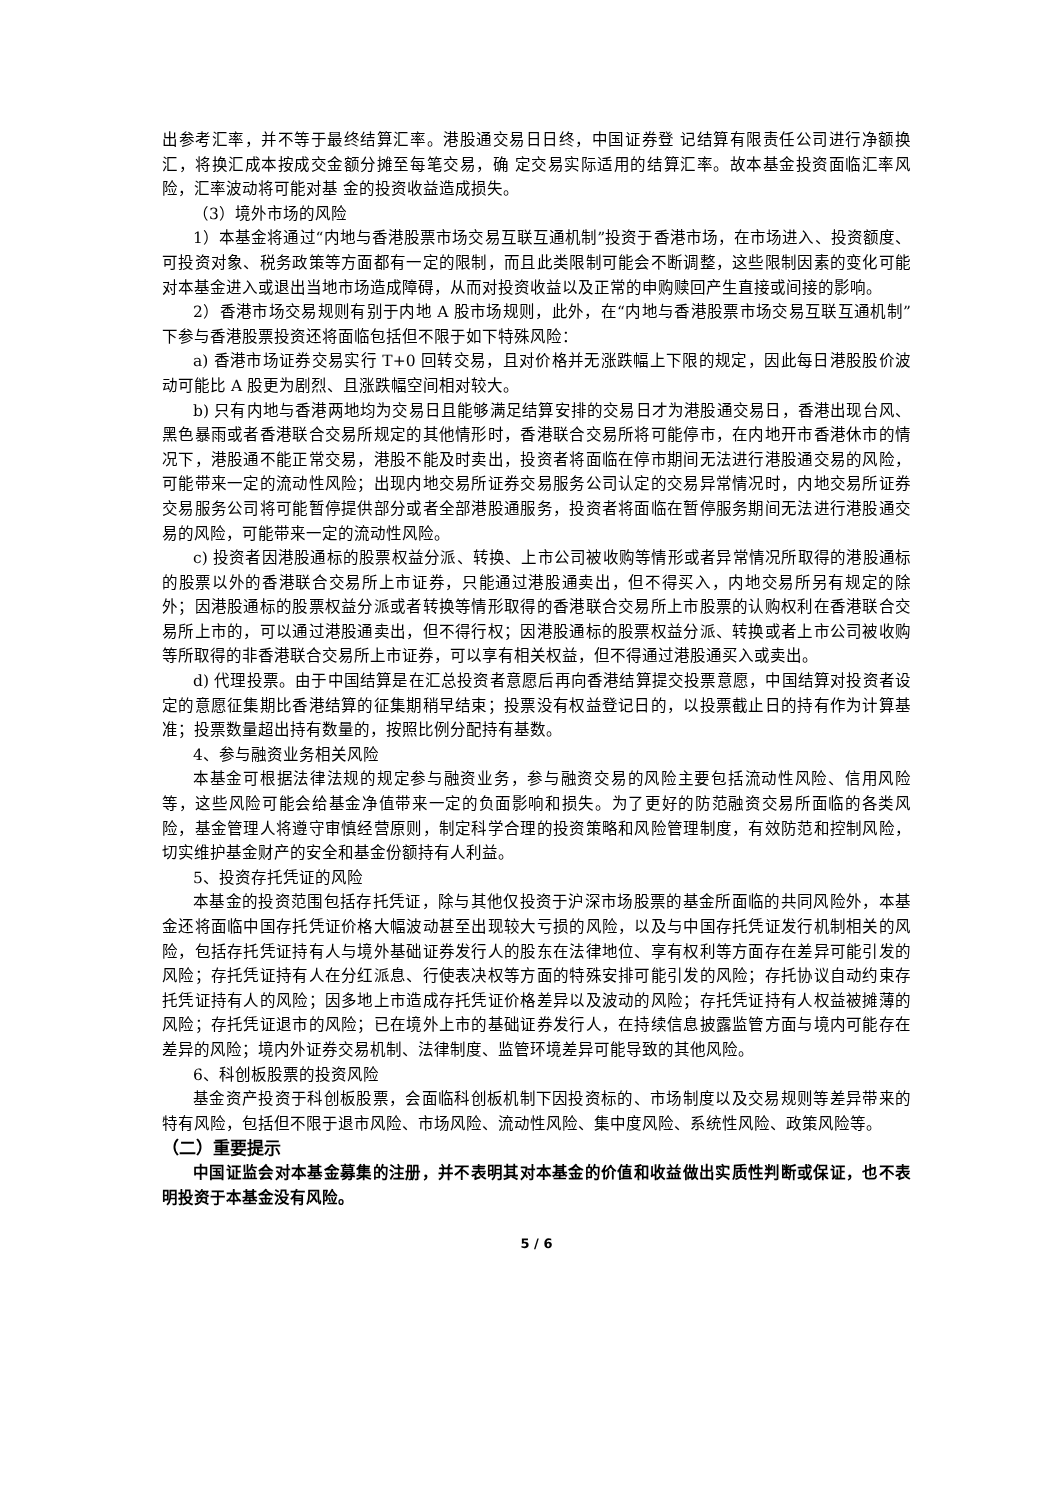出参考汇率，并不等于最终结算汇率。港股通交易日日终，中国证券登 记结算有限责任公司进行净额换汇，将换汇成本按成交金额分摊至每笔交易，确 定交易实际适用的结算汇率。故本基金投资面临汇率风险，汇率波动将可能对基 金的投资收益造成损失。
（3）境外市场的风险
1）本基金将通过“内地与香港股票市场交易互联互通机制”投资于香港市场，在市场进入、投资额度、可投资对象、税务政策等方面都有一定的限制，而且此类限制可能会不断调整，这些限制因素的变化可能对本基金进入或退出当地市场造成障碍，从而对投资收益以及正常的申购赎回产生直接或间接的影响。
2）香港市场交易规则有别于内地 A 股市场规则，此外，在“内地与香港股票市场交易互联互通机制”下参与香港股票投资还将面临包括但不限于如下特殊风险：
a) 香港市场证券交易实行 T+0 回转交易，且对价格并无涨跌幅上下限的规定，因此每日港股股价波动可能比 A 股更为剧烈、且涨跌幅空间相对较大。
b) 只有内地与香港两地均为交易日且能够满足结算安排的交易日才为港股通交易日，香港出现台风、黑色暴雨或者香港联合交易所规定的其他情形时，香港联合交易所将可能停市，在内地开市香港休市的情况下，港股通不能正常交易，港股不能及时卖出，投资者将面临在停市期间无法进行港股通交易的风险，可能带来一定的流动性风险；出现内地交易所证券交易服务公司认定的交易异常情况时，内地交易所证券交易服务公司将可能暂停提供部分或者全部港股通服务，投资者将面临在暂停服务期间无法进行港股通交易的风险，可能带来一定的流动性风险。
c) 投资者因港股通标的股票权益分派、转换、上市公司被收购等情形或者异常情况所取得的港股通标的股票以外的香港联合交易所上市证券，只能通过港股通卖出，但不得买入，内地交易所另有规定的除外；因港股通标的股票权益分派或者转换等情形取得的香港联合交易所上市股票的认购权利在香港联合交易所上市的，可以通过港股通卖出，但不得行权；因港股通标的股票权益分派、转换或者上市公司被收购等所取得的非香港联合交易所上市证券，可以享有相关权益，但不得通过港股通买入或卖出。
d) 代理投票。由于中国结算是在汇总投资者意愿后再向香港结算提交投票意愿，中国结算对投资者设定的意愿征集期比香港结算的征集期稍早结束；投票没有权益登记日的，以投票截止日的持有作为计算基准；投票数量超出持有数量的，按照比例分配持有基数。
4、参与融资业务相关风险
本基金可根据法律法规的规定参与融资业务，参与融资交易的风险主要包括流动性风险、信用风险等，这些风险可能会给基金净值带来一定的负面影响和损失。为了更好的防范融资交易所面临的各类风险，基金管理人将遵守审慎经营原则，制定科学合理的投资策略和风险管理制度，有效防范和控制风险，切实维护基金财产的安全和基金份额持有人利益。
5、投资存托凭证的风险
本基金的投资范围包括存托凭证，除与其他仅投资于沪深市场股票的基金所面临的共同风险外，本基金还将面临中国存托凭证价格大幅波动甚至出现较大亏损的风险，以及与中国存托凭证发行机制相关的风险，包括存托凭证持有人与境外基础证券发行人的股东在法律地位、享有权利等方面存在差异可能引发的风险；存托凭证持有人在分红派息、行使表决权等方面的特殊安排可能引发的风险；存托协议自动约束存托凭证持有人的风险；因多地上市造成存托凭证价格差异以及波动的风险；存托凭证持有人权益被摊薄的风险；存托凭证退市的风险；已在境外上市的基础证券发行人，在持续信息披露监管方面与境内可能存在差异的风险；境内外证券交易机制、法律制度、监管环境差异可能导致的其他风险。
6、科创板股票的投资风险
基金资产投资于科创板股票，会面临科创板机制下因投资标的、市场制度以及交易规则等差异带来的特有风险，包括但不限于退市风险、市场风险、流动性风险、集中度风险、系统性风险、政策风险等。
（二）重要提示
中国证监会对本基金募集的注册，并不表明其对本基金的价值和收益做出实质性判断或保证，也不表明投资于本基金没有风险。
5 / 6